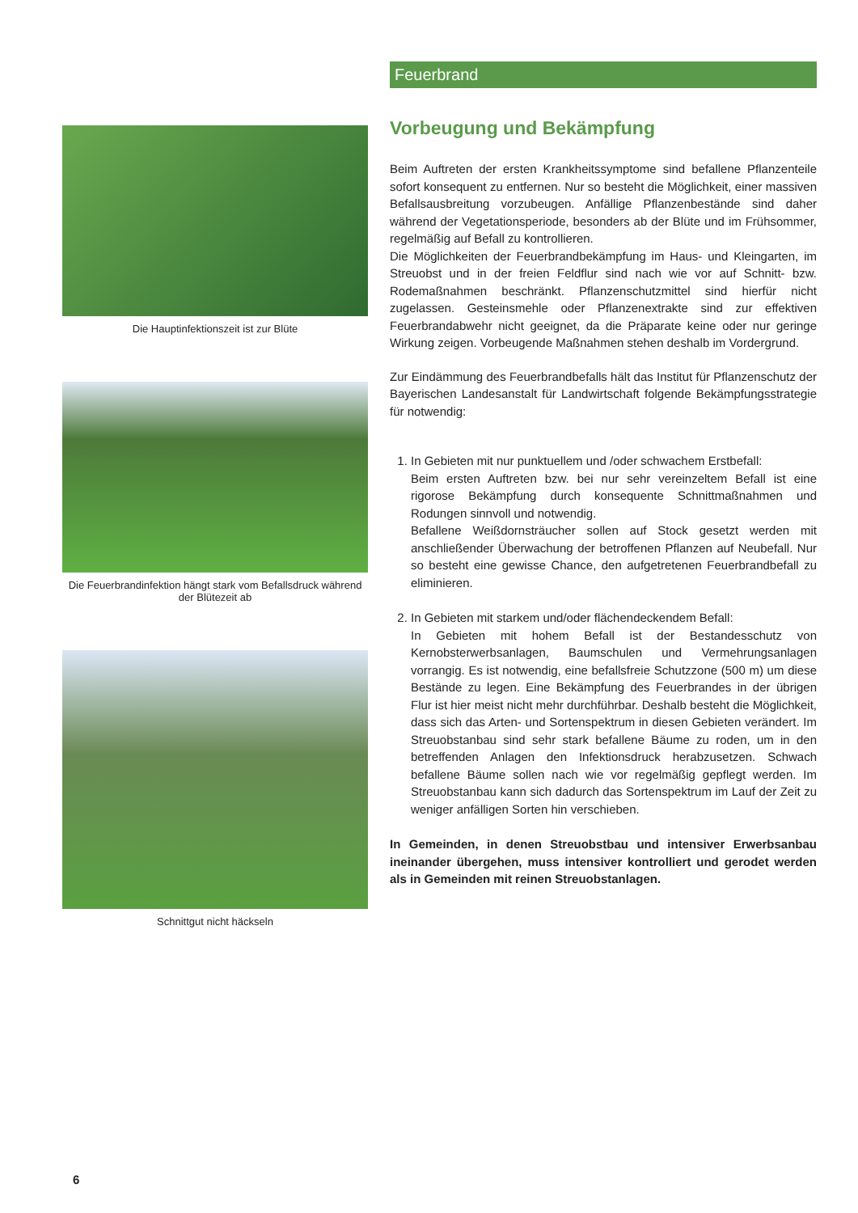Die Hauptinfektionszeit ist zur Blüte
Die Feuerbrandinfektion hängt stark vom Befallsdruck während der Blütezeit ab
Schnittgut nicht häckseln
Feuerbrand
Vorbeugung und Bekämpfung
Beim Auftreten der ersten Krankheitssymptome sind befallene Pflanzenteile sofort konsequent zu entfernen. Nur so besteht die Möglichkeit, einer massiven Befallsausbreitung vorzubeugen. Anfällige Pflanzenbestände sind daher während der Vegetationsperiode, besonders ab der Blüte und im Frühsommer, regelmäßig auf Befall zu kontrollieren.
Die Möglichkeiten der Feuerbrandbekämpfung im Haus- und Kleingarten, im Streuobst und in der freien Feldflur sind nach wie vor auf Schnitt- bzw. Rodemaßnahmen beschränkt. Pflanzenschutzmittel sind hierfür nicht zugelassen. Gesteinsmehle oder Pflanzenextrakte sind zur effektiven Feuerbrandabwehr nicht geeignet, da die Präparate keine oder nur geringe Wirkung zeigen. Vorbeugende Maßnahmen stehen deshalb im Vordergrund.
Zur Eindämmung des Feuerbrandbefalls hält das Institut für Pflanzenschutz der Bayerischen Landesanstalt für Landwirtschaft folgende Bekämpfungsstrategie für notwendig:
1. In Gebieten mit nur punktuellem und /oder schwachem Erstbefall:
Beim ersten Auftreten bzw. bei nur sehr vereinzeltem Befall ist eine rigorose Bekämpfung durch konsequente Schnittmaßnahmen und Rodungen sinnvoll und notwendig.
Befallene Weißdornsträucher sollen auf Stock gesetzt werden mit anschließender Überwachung der betroffenen Pflanzen auf Neubefall. Nur so besteht eine gewisse Chance, den aufgetretenen Feuerbrandbefall zu eliminieren.
2. In Gebieten mit starkem und/oder flächendeckendem Befall:
In Gebieten mit hohem Befall ist der Bestandesschutz von Kernobsterwerbsanlagen, Baumschulen und Vermehrungsanlagen vorrangig. Es ist notwendig, eine befallsfreie Schutzzone (500 m) um diese Bestände zu legen. Eine Bekämpfung des Feuerbrandes in der übrigen Flur ist hier meist nicht mehr durchführbar. Deshalb besteht die Möglichkeit, dass sich das Arten- und Sortenspektrum in diesen Gebieten verändert. Im Streuobstanbau sind sehr stark befallene Bäume zu roden, um in den betreffenden Anlagen den Infektionsdruck herabzusetzen. Schwach befallene Bäume sollen nach wie vor regelmäßig gepflegt werden. Im Streuobstanbau kann sich dadurch das Sortenspektrum im Lauf der Zeit zu weniger anfälligen Sorten hin verschieben.
In Gemeinden, in denen Streuobstbau und intensiver Erwerbsanbau ineinander übergehen, muss intensiver kontrolliert und gerodet werden als in Gemeinden mit reinen Streuobstanlagen.
6